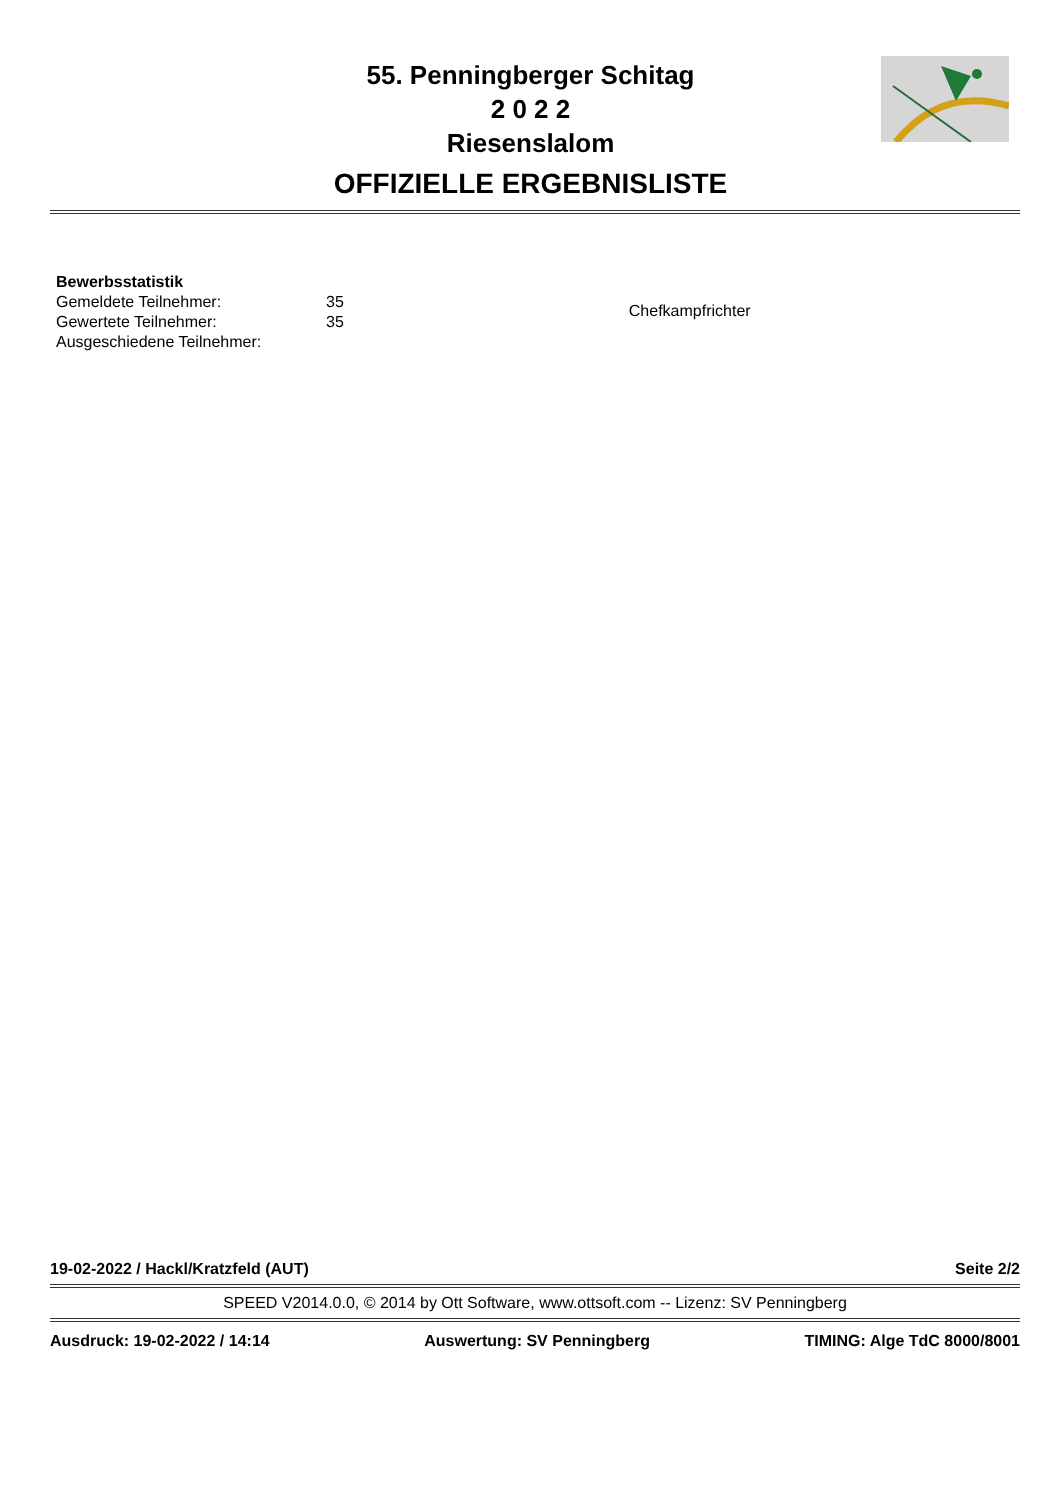55. Penningberger Schitag
2 0 2 2
Riesenslalom
OFFIZIELLE ERGEBNISLISTE
| Bewerbsstatistik | |
| Gemeldete Teilnehmer: | 35 |
| Gewertete Teilnehmer: | 35 |
| Ausgeschiedene Teilnehmer: | |
Chefkampfrichter
19-02-2022 / Hackl/Kratzfeld (AUT) Seite 2/2
SPEED V2014.0.0, © 2014 by Ott Software, www.ottsoft.com -- Lizenz: SV Penningberg
Ausdruck: 19-02-2022 / 14:14 Auswertung: SV Penningberg TIMING: Alge TdC 8000/8001